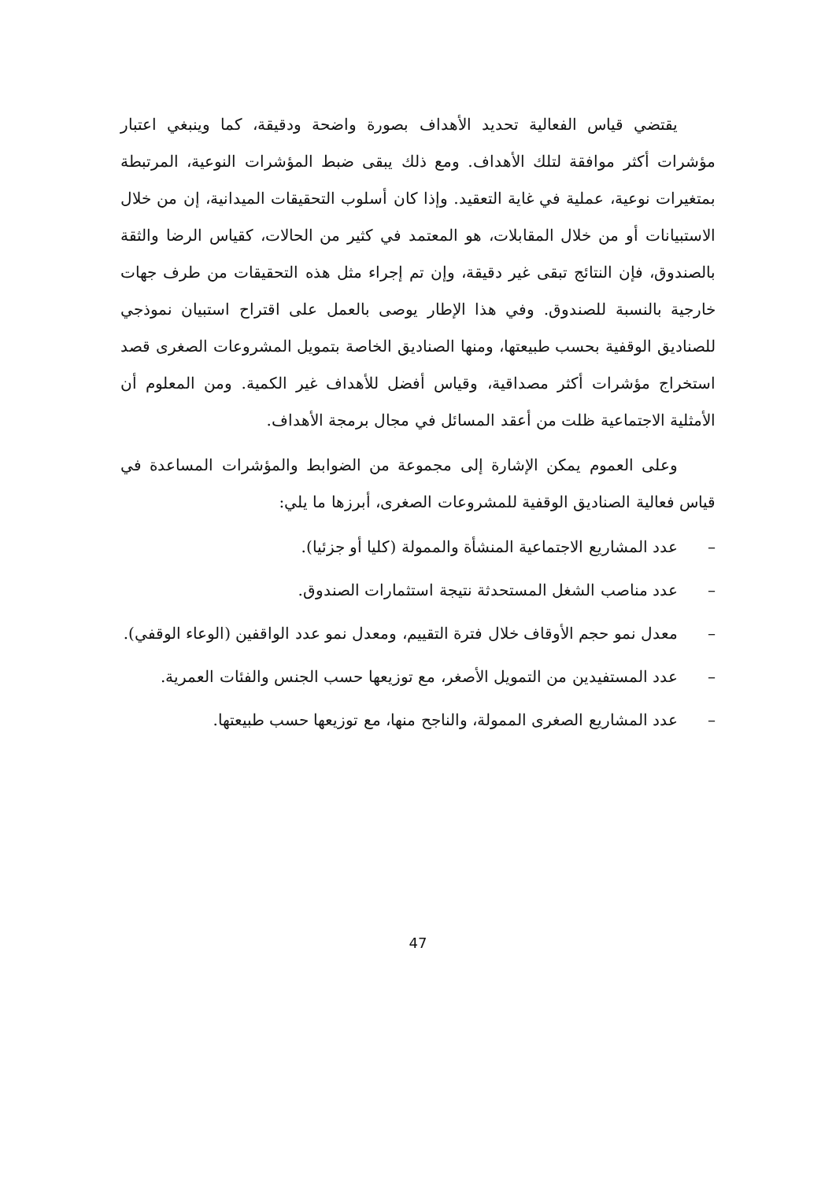يقتضي قياس الفعالية تحديد الأهداف بصورة واضحة ودقيقة، كما وينبغي اعتبار مؤشرات أكثر موافقة لتلك الأهداف. ومع ذلك يبقى ضبط المؤشرات النوعية، المرتبطة بمتغيرات نوعية، عملية في غاية التعقيد. وإذا كان أسلوب التحقيقات الميدانية، إن من خلال الاستبيانات أو من خلال المقابلات، هو المعتمد في كثير من الحالات، كقياس الرضا والثقة بالصندوق، فإن النتائج تبقى غير دقيقة، وإن تم إجراء مثل هذه التحقيقات من طرف جهات خارجية بالنسبة للصندوق. وفي هذا الإطار يوصى بالعمل على اقتراح استبيان نموذجي للصناديق الوقفية بحسب طبيعتها، ومنها الصناديق الخاصة بتمويل المشروعات الصغرى قصد استخراج مؤشرات أكثر مصداقية، وقياس أفضل للأهداف غير الكمية. ومن المعلوم أن الأمثلية الاجتماعية ظلت من أعقد المسائل في مجال برمجة الأهداف.
وعلى العموم يمكن الإشارة إلى مجموعة من الضوابط والمؤشرات المساعدة في قياس فعالية الصناديق الوقفية للمشروعات الصغرى، أبرزها ما يلي:
– عدد المشاريع الاجتماعية المنشأة والممولة (كليا أو جزئيا).
– عدد مناصب الشغل المستحدثة نتيجة استثمارات الصندوق.
– معدل نمو حجم الأوقاف خلال فترة التقييم، ومعدل نمو عدد الواقفين (الوعاء الوقفي).
– عدد المستفيدين من التمويل الأصغر، مع توزيعها حسب الجنس والفئات العمرية.
– عدد المشاريع الصغرى الممولة، والناجح منها، مع توزيعها حسب طبيعتها.
47